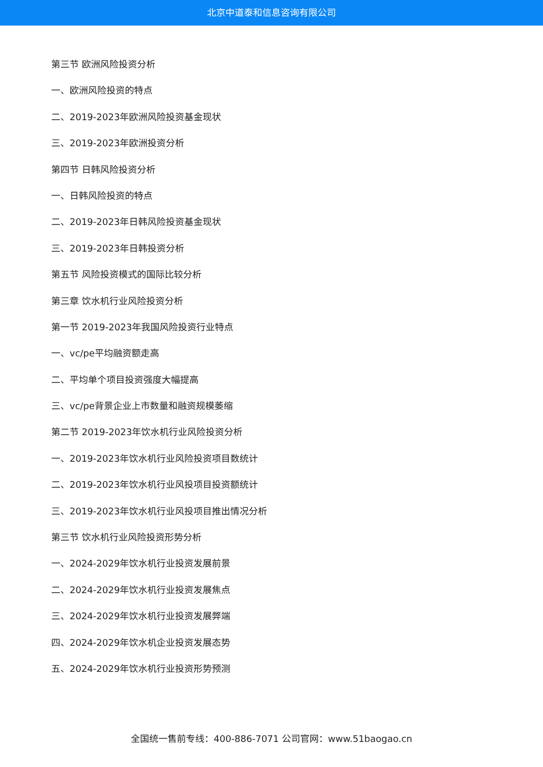北京中道泰和信息咨询有限公司
第三节 欧洲风险投资分析
一、欧洲风险投资的特点
二、2019-2023年欧洲风险投资基金现状
三、2019-2023年欧洲投资分析
第四节 日韩风险投资分析
一、日韩风险投资的特点
二、2019-2023年日韩风险投资基金现状
三、2019-2023年日韩投资分析
第五节 风险投资模式的国际比较分析
第三章 饮水机行业风险投资分析
第一节 2019-2023年我国风险投资行业特点
一、vc/pe平均融资额走高
二、平均单个项目投资强度大幅提高
三、vc/pe背景企业上市数量和融资规模萎缩
第二节 2019-2023年饮水机行业风险投资分析
一、2019-2023年饮水机行业风险投资项目数统计
二、2019-2023年饮水机行业风投项目投资额统计
三、2019-2023年饮水机行业风投项目推出情况分析
第三节 饮水机行业风险投资形势分析
一、2024-2029年饮水机行业投资发展前景
二、2024-2029年饮水机行业投资发展焦点
三、2024-2029年饮水机行业投资发展弊端
四、2024-2029年饮水机企业投资发展态势
五、2024-2029年饮水机行业投资形势预测
全国统一售前专线：400-886-7071 公司官网：www.51baogao.cn